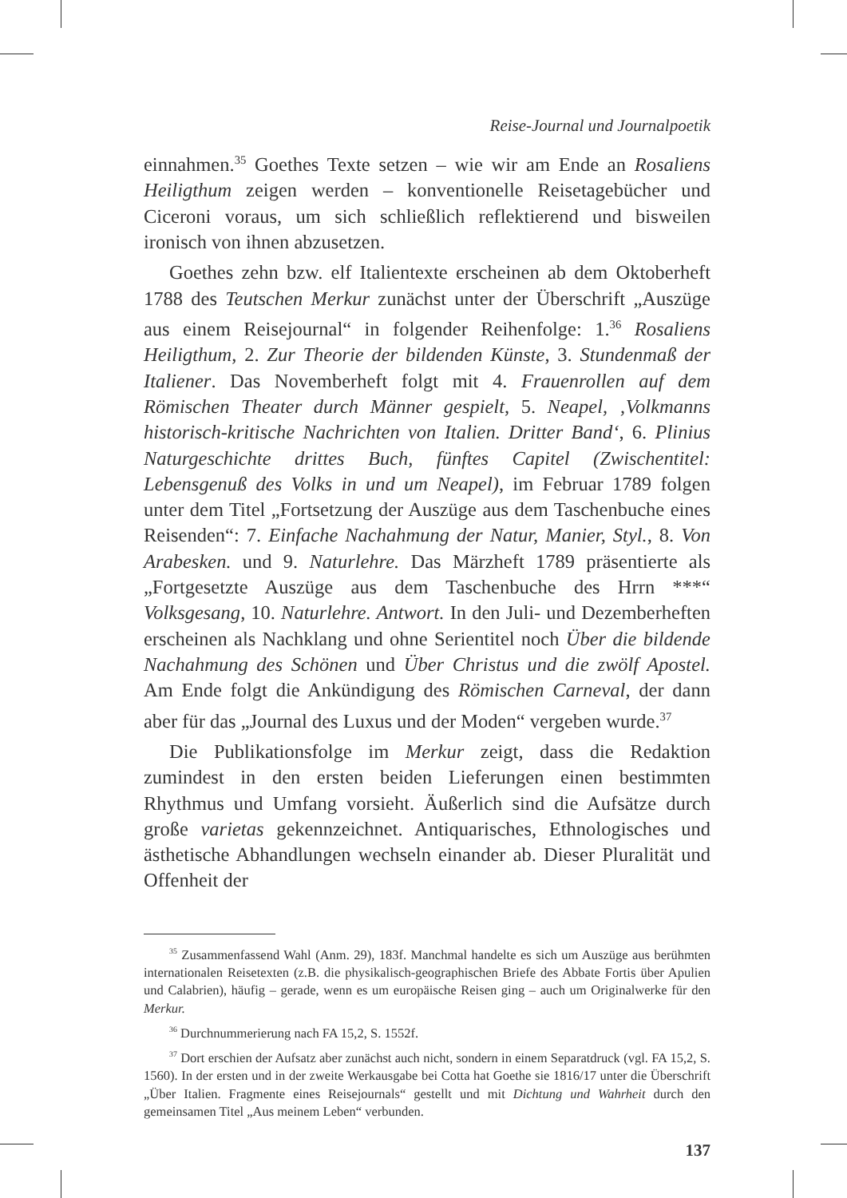Reise-Journal und Journalpoetik
einnahmen.<sup>35</sup> Goethes Texte setzen – wie wir am Ende an Rosaliens Heiligthum zeigen werden – konventionelle Reisetagebücher und Ciceroni voraus, um sich schließlich reflektierend und bisweilen ironisch von ihnen abzusetzen.
Goethes zehn bzw. elf Italientexte erscheinen ab dem Oktoberheft 1788 des Teutschen Merkur zunächst unter der Überschrift „Auszüge aus einem Reisejournal“ in folgender Reihenfolge: 1.<sup>36</sup> Rosaliens Heiligthum, 2. Zur Theorie der bildenden Künste, 3. Stundenmaß der Italiener. Das Novemberheft folgt mit 4. Frauenrollen auf dem Römischen Theater durch Männer gespielt, 5. Neapel, ‚Volkmanns historisch-kritische Nachrichten von Italien. Dritter Band‘, 6. Plinius Naturgeschichte drittes Buch, fünftes Capitel (Zwischentitel: Lebensgenuß des Volks in und um Neapel), im Februar 1789 folgen unter dem Titel „Fortsetzung der Auszüge aus dem Taschenbuche eines Reisenden“: 7. Einfache Nachahmung der Natur, Manier, Styl., 8. Von Arabesken. und 9. Naturlehre. Das Märzheft 1789 präsentierte als „Fortgesetzte Auszüge aus dem Taschenbuche des Hrrn ***“ Volksgesang, 10. Naturlehre. Antwort. In den Juli- und Dezemberheften erscheinen als Nachklang und ohne Serientitel noch Über die bildende Nachahmung des Schönen und Über Christus und die zwölf Apostel. Am Ende folgt die Ankündigung des Römischen Carneval, der dann aber für das „Journal des Luxus und der Moden“ vergeben wurde.<sup>37</sup>
Die Publikationsfolge im Merkur zeigt, dass die Redaktion zumindest in den ersten beiden Lieferungen einen bestimmten Rhythmus und Umfang vorsieht. Äußerlich sind die Aufsätze durch große varietas gekennzeichnet. Antiquarisches, Ethnologisches und ästhetische Abhandlungen wechseln einander ab. Dieser Pluralität und Offenheit der
<sup>35</sup> Zusammenfassend Wahl (Anm. 29), 183f. Manchmal handelte es sich um Auszüge aus berühmten internationalen Reisetexten (z.B. die physikalisch-geographischen Briefe des Abbate Fortis über Apulien und Calabrien), häufig – gerade, wenn es um europäische Reisen ging – auch um Originalwerke für den Merkur.
<sup>36</sup> Durchnummerierung nach FA 15,2, S. 1552f.
<sup>37</sup> Dort erschien der Aufsatz aber zunächst auch nicht, sondern in einem Separatdruck (vgl. FA 15,2, S. 1560). In der ersten und in der zweite Werkausgabe bei Cotta hat Goethe sie 1816/17 unter die Überschrift „Über Italien. Fragmente eines Reisejournals“ gestellt und mit Dichtung und Wahrheit durch den gemeinsamen Titel „Aus meinem Leben“ verbunden.
137